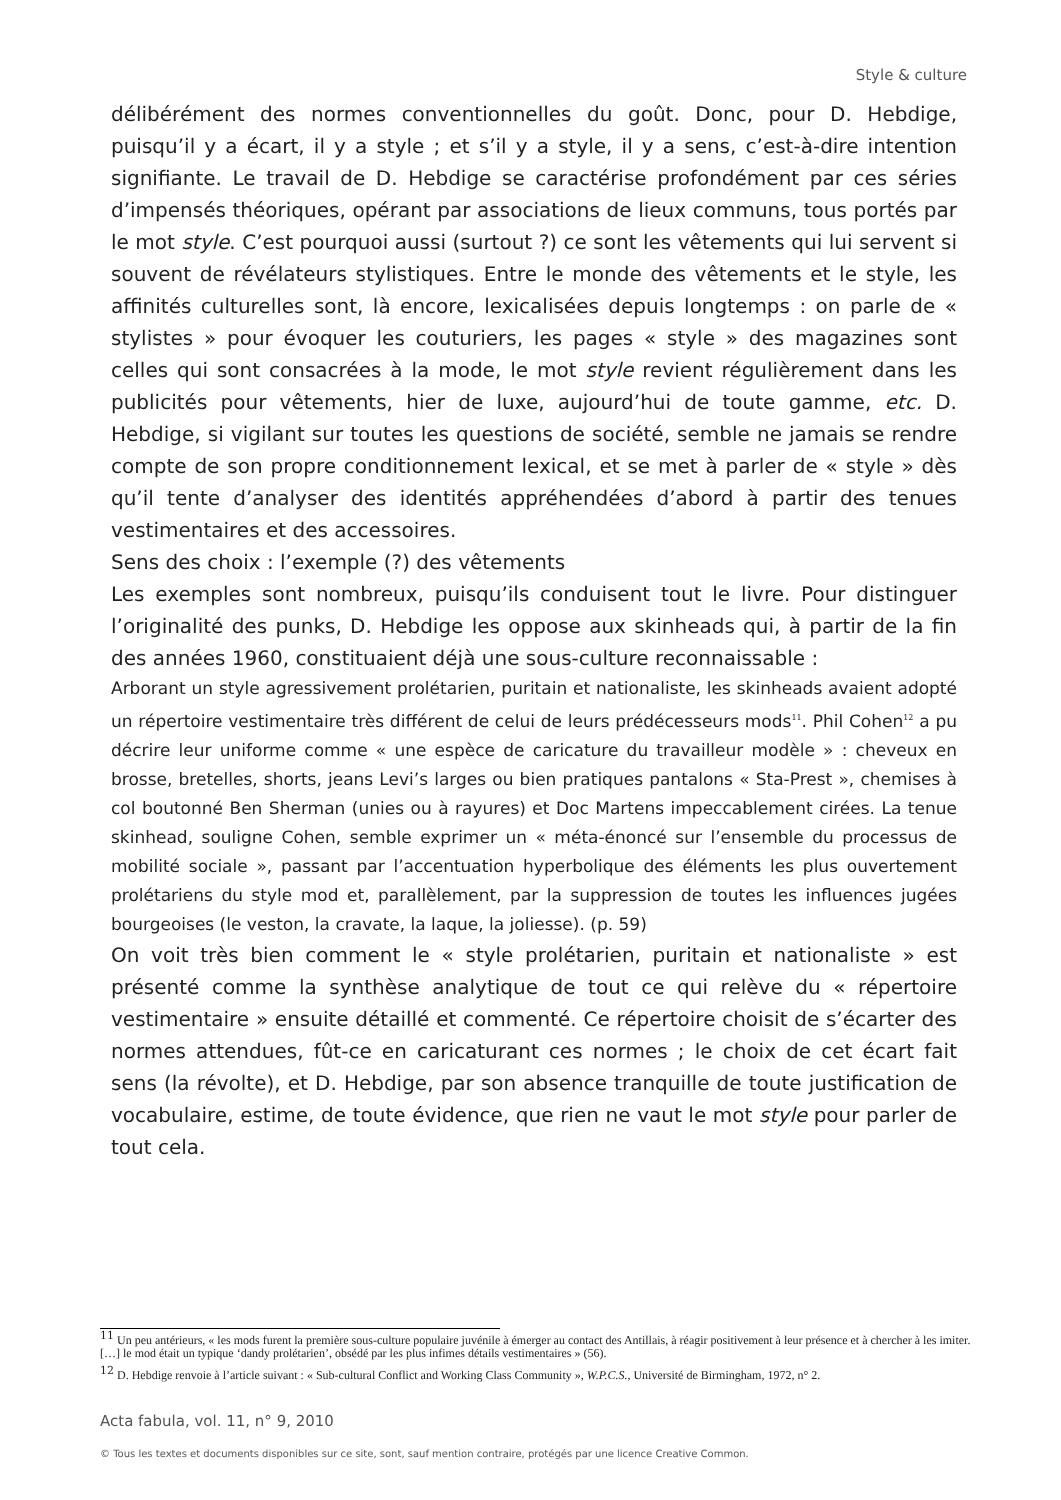Style & culture
délibérément des normes conventionnelles du goût. Donc, pour D. Hebdige, puisqu’il y a écart, il y a style ; et s’il y a style, il y a sens, c’est-à-dire intention signifiante. Le travail de D. Hebdige se caractérise profondément par ces séries d’impensés théoriques, opérant par associations de lieux communs, tous portés par le mot style. C’est pourquoi aussi (surtout ?) ce sont les vêtements qui lui servent si souvent de révélateurs stylistiques. Entre le monde des vêtements et le style, les affinités culturelles sont, là encore, lexicalisées depuis longtemps : on parle de « stylistes » pour évoquer les couturiers, les pages « style » des magazines sont celles qui sont consacrées à la mode, le mot style revient régulièrement dans les publicités pour vêtements, hier de luxe, aujourd’hui de toute gamme, etc. D. Hebdige, si vigilant sur toutes les questions de société, semble ne jamais se rendre compte de son propre conditionnement lexical, et se met à parler de « style » dès qu’il tente d’analyser des identités appréhendées d’abord à partir des tenues vestimentaires et des accessoires.
Sens des choix : l’exemple (?) des vêtements
Les exemples sont nombreux, puisqu’ils conduisent tout le livre. Pour distinguer l’originalité des punks, D. Hebdige les oppose aux skinheads qui, à partir de la fin des années 1960, constituaient déjà une sous-culture reconnaissable :
Arborant un style agressivement prolétarien, puritain et nationaliste, les skinheads avaient adopté un répertoire vestimentaire très différent de celui de leurs prédécesseurs mods<sup>11</sup>. Phil Cohen<sup>12</sup> a pu décrire leur uniforme comme « une espèce de caricature du travailleur modèle » : cheveux en brosse, bretelles, shorts, jeans Levi’s larges ou bien pratiques pantalons « Sta-Prest », chemises à col boutonné Ben Sherman (unies ou à rayures) et Doc Martens impeccablement cirées. La tenue skinhead, souligne Cohen, semble exprimer un « méta-énoncé sur l’ensemble du processus de mobilité sociale », passant par l’accentuation hyperbolique des éléments les plus ouvertement prolétariens du style mod et, parallèlement, par la suppression de toutes les influences jugées bourgeoises (le veston, la cravate, la laque, la joliesse). (p. 59)
On voit très bien comment le « style prolétarien, puritain et nationaliste » est présenté comme la synthèse analytique de tout ce qui relève du « répertoire vestimentaire » ensuite détaillé et commenté. Ce répertoire choisit de s’écarter des normes attendues, fût-ce en caricaturant ces normes ; le choix de cet écart fait sens (la révolte), et D. Hebdige, par son absence tranquille de toute justification de vocabulaire, estime, de toute évidence, que rien ne vaut le mot style pour parler de tout cela.
<sup>11</sup> Un peu antérieurs, « les mods furent la première sous-culture populaire juvénile à émerger au contact des Antillais, à réagir positivement à leur présence et à chercher à les imiter. […] le mod était un typique ‘dandy prolétarien’, obsédé par les plus infimes détails vestimentaires » (56).
<sup>12</sup> D. Hebdige renvoie à l’article suivant : « Sub-cultural Conflict and Working Class Community », W.P.C.S., Université de Birmingham, 1972, n° 2.
Acta fabula, vol. 11, n° 9, 2010
© Tous les textes et documents disponibles sur ce site, sont, sauf mention contraire, protégés par une licence Creative Common.